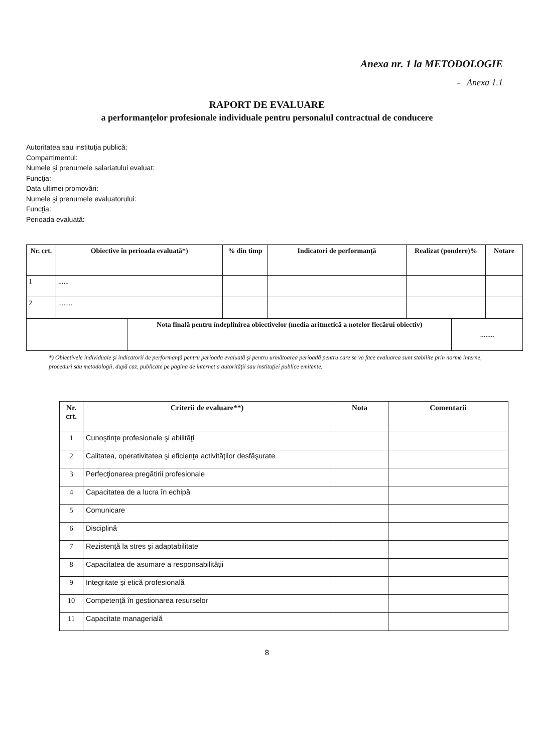Anexa nr. 1 la METODOLOGIE
- Anexa 1.1
RAPORT DE EVALUARE
a performanţelor profesionale individuale pentru personalul contractual de conducere
Autoritatea sau instituţia publică:
Compartimentul:
Numele şi prenumele salariatului evaluat:
Funcţia:
Data ultimei promovări:
Numele şi prenumele evaluatorului:
Funcţia:
Perioada evaluată:
| Nr. crt. | Obiective în perioada evaluată*) | | % din timp | Indicatori de performanţă | Realizat (pondere)% | | Notare |
| --- | --- | --- | --- | --- | --- | --- | --- |
| 1 | ...... | | | | | | |
| 2 | ........ | | | | | | |
| | | Nota finală pentru îndeplinirea obiectivelor (media aritmetică a notelor fiecărui obiectiv) | | | | ........ | |
*) Obiectivele individuale şi indicatorii de performanţă pentru perioada evaluată şi pentru următoarea perioadă pentru care se va face evaluarea sunt stabilite prin norme interne, proceduri sau metodologii, după caz, publicate pe pagina de internet a autorităţii sau instituţiei publice emitente.
| Nr. crt. | Criterii de evaluare**) | Nota | Comentarii |
| --- | --- | --- | --- |
| 1 | Cunoştinţe profesionale şi abilităţi | | |
| 2 | Calitatea, operativitatea şi eficienţa activităţilor desfăşurate | | |
| 3 | Perfecţionarea pregătirii profesionale | | |
| 4 | Capacitatea de a lucra în echipă | | |
| 5 | Comunicare | | |
| 6 | Disciplină | | |
| 7 | Rezistenţă la stres şi adaptabilitate | | |
| 8 | Capacitatea de asumare a responsabilităţii | | |
| 9 | Integritate şi etică profesională | | |
| 10 | Competenţă în gestionarea resurselor | | |
| 11 | Capacitate managerială | | |
8